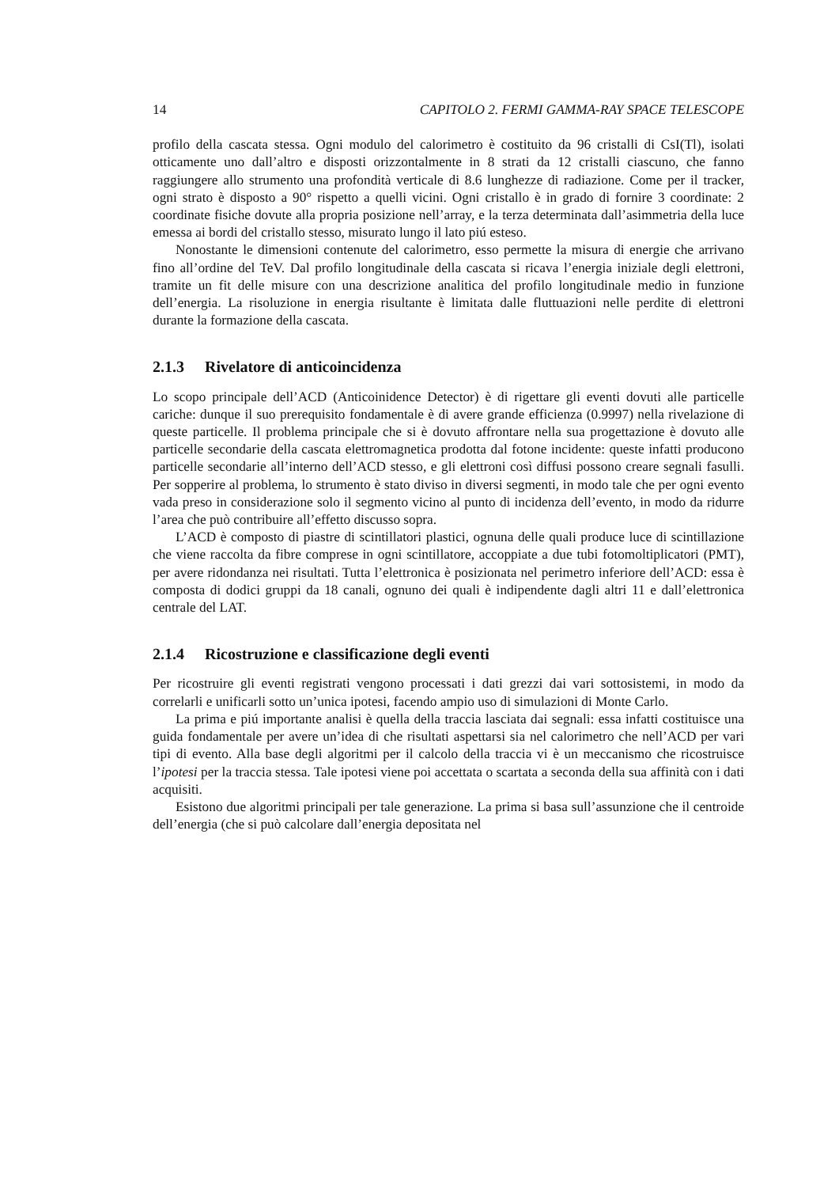14 CAPITOLO 2. FERMI GAMMA-RAY SPACE TELESCOPE
profilo della cascata stessa. Ogni modulo del calorimetro è costituito da 96 cristalli di CsI(Tl), isolati otticamente uno dall’altro e disposti orizzontalmente in 8 strati da 12 cristalli ciascuno, che fanno raggiungere allo strumento una profondità verticale di 8.6 lunghezze di radiazione. Come per il tracker, ogni strato è disposto a 90° rispetto a quelli vicini. Ogni cristallo è in grado di fornire 3 coordinate: 2 coordinate fisiche dovute alla propria posizione nell’array, e la terza determinata dall’asimmetria della luce emessa ai bordi del cristallo stesso, misurato lungo il lato piú esteso.
Nonostante le dimensioni contenute del calorimetro, esso permette la misura di energie che arrivano fino all’ordine del TeV. Dal profilo longitudinale della cascata si ricava l’energia iniziale degli elettroni, tramite un fit delle misure con una descrizione analitica del profilo longitudinale medio in funzione dell’energia. La risoluzione in energia risultante è limitata dalle fluttuazioni nelle perdite di elettroni durante la formazione della cascata.
2.1.3 Rivelatore di anticoincidenza
Lo scopo principale dell’ACD (Anticoinidence Detector) è di rigettare gli eventi dovuti alle particelle cariche: dunque il suo prerequisito fondamentale è di avere grande efficienza (0.9997) nella rivelazione di queste particelle. Il problema principale che si è dovuto affrontare nella sua progettazione è dovuto alle particelle secondarie della cascata elettromagnetica prodotta dal fotone incidente: queste infatti producono particelle secondarie all’interno dell’ACD stesso, e gli elettroni così diffusi possono creare segnali fasulli. Per sopperire al problema, lo strumento è stato diviso in diversi segmenti, in modo tale che per ogni evento vada preso in considerazione solo il segmento vicino al punto di incidenza dell’evento, in modo da ridurre l’area che può contribuire all’effetto discusso sopra.
L’ACD è composto di piastre di scintillatori plastici, ognuna delle quali produce luce di scintillazione che viene raccolta da fibre comprese in ogni scintillatore, accoppiate a due tubi fotomoltiplicatori (PMT), per avere ridondanza nei risultati. Tutta l’elettronica è posizionata nel perimetro inferiore dell’ACD: essa è composta di dodici gruppi da 18 canali, ognuno dei quali è indipendente dagli altri 11 e dall’elettronica centrale del LAT.
2.1.4 Ricostruzione e classificazione degli eventi
Per ricostruire gli eventi registrati vengono processati i dati grezzi dai vari sottosistemi, in modo da correlarli e unificarli sotto un’unica ipotesi, facendo ampio uso di simulazioni di Monte Carlo.
La prima e piú importante analisi è quella della traccia lasciata dai segnali: essa infatti costituisce una guida fondamentale per avere un’idea di che risultati aspettarsi sia nel calorimetro che nell’ACD per vari tipi di evento. Alla base degli algoritmi per il calcolo della traccia vi è un meccanismo che ricostruisce l’ipotesi per la traccia stessa. Tale ipotesi viene poi accettata o scartata a seconda della sua affinità con i dati acquisiti.
Esistono due algoritmi principali per tale generazione. La prima si basa sull’assunzione che il centroide dell’energia (che si può calcolare dall’energia depositata nel